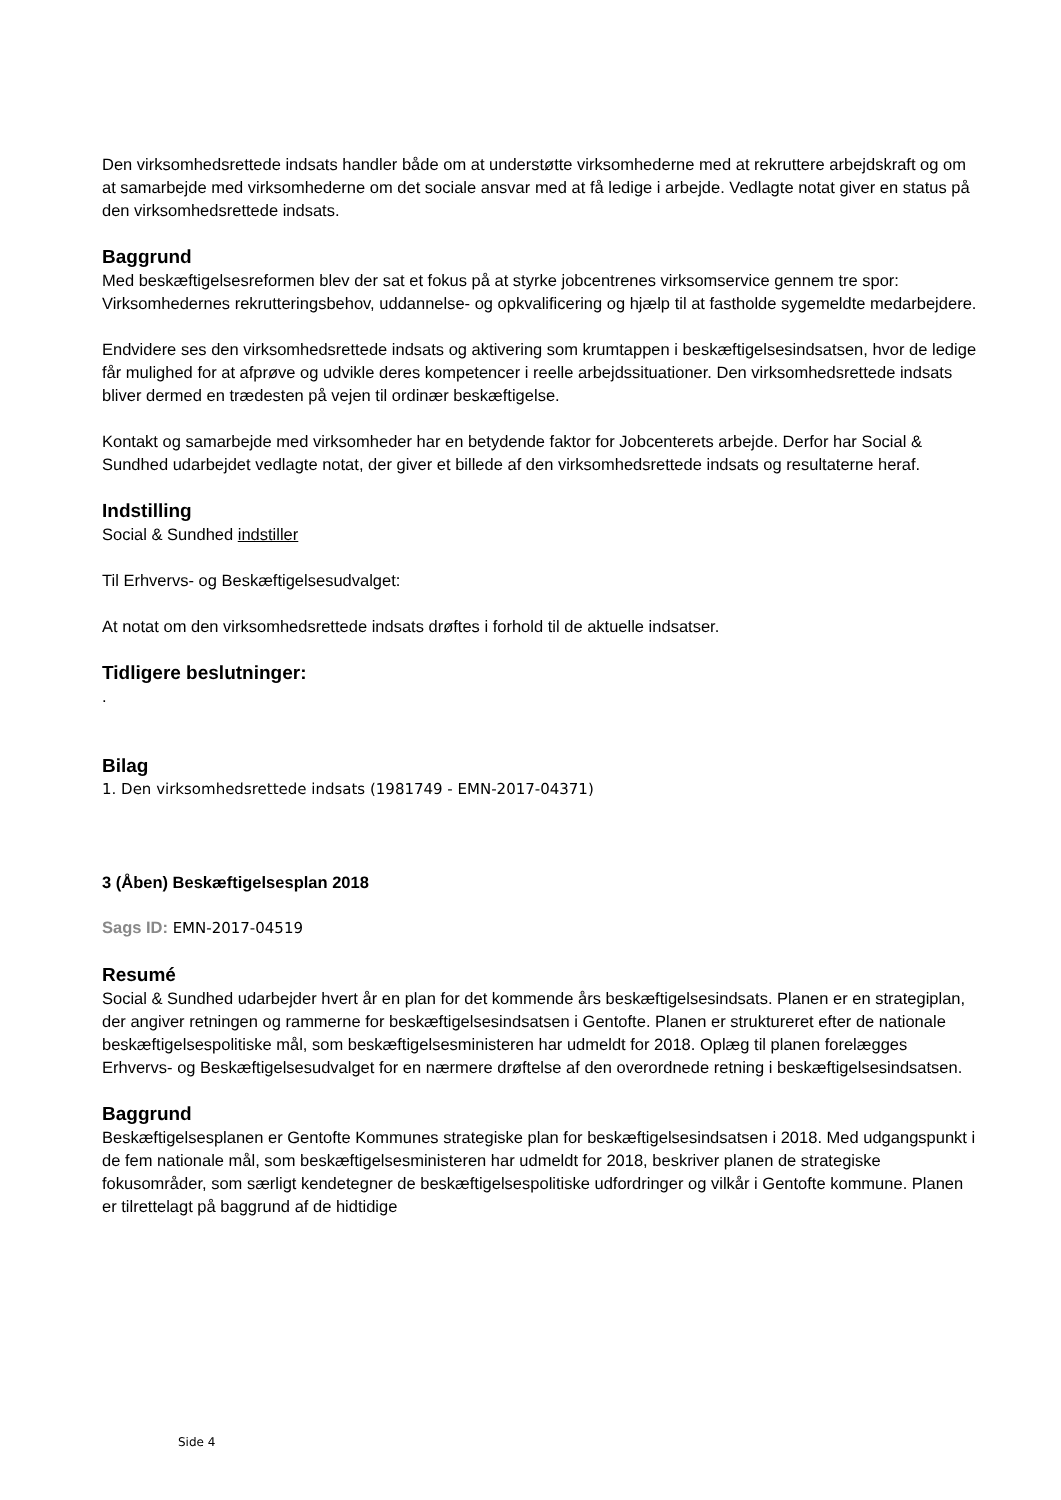Den virksomhedsrettede indsats handler både om at understøtte virksomhederne med at rekruttere arbejdskraft og om at samarbejde med virksomhederne om det sociale ansvar med at få ledige i arbejde. Vedlagte notat giver en status på den virksomhedsrettede indsats.
Baggrund
Med beskæftigelsesreformen blev der sat et fokus på at styrke jobcentrenes virksomservice gennem tre spor: Virksomhedernes rekrutteringsbehov, uddannelse- og opkvalificering og hjælp til at fastholde sygemeldte medarbejdere.
Endvidere ses den virksomhedsrettede indsats og aktivering som krumtappen i beskæftigelsesindsatsen, hvor de ledige får mulighed for at afprøve og udvikle deres kompetencer i reelle arbejdssituationer. Den virksomhedsrettede indsats bliver dermed en trædesten på vejen til ordinær beskæftigelse.
Kontakt og samarbejde med virksomheder har en betydende faktor for Jobcenterets arbejde. Derfor har Social & Sundhed udarbejdet vedlagte notat, der giver et billede af den virksomhedsrettede indsats og resultaterne heraf.
Indstilling
Social & Sundhed indstiller
Til Erhvervs- og Beskæftigelsesudvalget:
At notat om den virksomhedsrettede indsats drøftes i forhold til de aktuelle indsatser.
Tidligere beslutninger:
.
Bilag
1. Den virksomhedsrettede indsats (1981749 - EMN-2017-04371)
3 (Åben) Beskæftigelsesplan 2018
Sags ID: EMN-2017-04519
Resumé
Social & Sundhed udarbejder hvert år en plan for det kommende års beskæftigelsesindsats. Planen er en strategiplan, der angiver retningen og rammerne for beskæftigelsesindsatsen i Gentofte. Planen er struktureret efter de nationale beskæftigelsespolitiske mål, som beskæftigelsesministeren har udmeldt for 2018. Oplæg til planen forelægges Erhvervs- og Beskæftigelsesudvalget for en nærmere drøftelse af den overordnede retning i beskæftigelsesindsatsen.
Baggrund
Beskæftigelsesplanen er Gentofte Kommunes strategiske plan for beskæftigelsesindsatsen i 2018. Med udgangspunkt i de fem nationale mål, som beskæftigelsesministeren har udmeldt for 2018, beskriver planen de strategiske fokusområder, som særligt kendetegner de beskæftigelsespolitiske udfordringer og vilkår i Gentofte kommune. Planen er tilrettelagt på baggrund af de hidtidige
Side 4